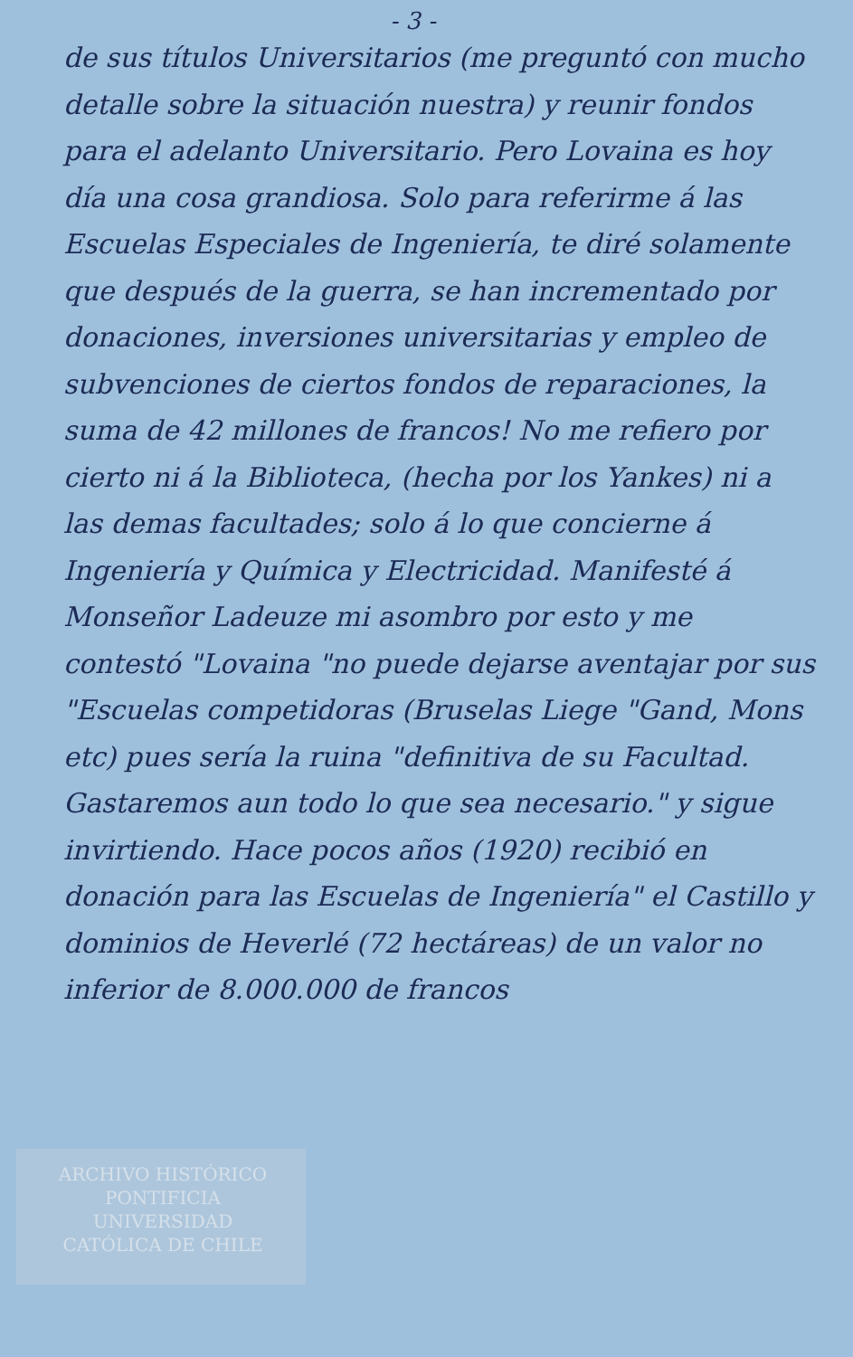- 3 -
de sus títulos Universitarios (me preguntó con mucho detalle sobre la situación nuestra) y reunir fondos para el adelanto Universitario. Pero Lovaina es hoy día una cosa grandiosa. Solo para referirme á las Escuelas Especiales de Ingeniería, te diré solamente que después de la guerra, se han incrementado por donaciones, inversiones universitarias y empleo de subvenciones de ciertos fondos de reparaciones, la suma de 42 millones de francos! No me refiero por cierto ni á la Biblioteca, (hecha por los Yankes) ni a las demas facultades; solo á lo que concierne á Ingeniería y Química y Electricidad. Manifesté á Monseñor Ladeuze mi asombro por esto y me contestó "Lovaina "no puede dejarse aventajar por sus "Escuelas competidoras (Bruselas Liege "Gand, Mons etc) pues sería la ruina "definitiva de su Facultad. Gastaremos aun todo lo que sea necesario." y sigue invirtiendo. Hace pocos años (1920) recibió en donación para las Escuelas de Ingeniería" el Castillo y dominios de Heverlé (72 hectáreas) de un valor no inferior de 8.000.000 de francos
ARCHIVO HISTÓRICO
PONTIFICIA
UNIVERSIDAD
CATÓLICA DE CHILE